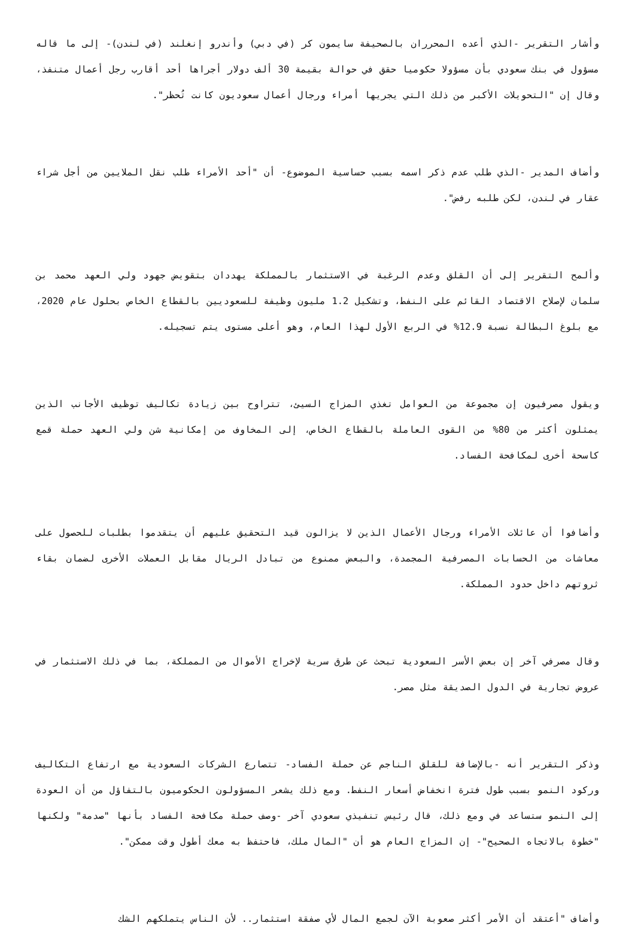وأشار التقرير -الذي أعده المحرران بالصحيفة سايمون كر (في دبي) وأندرو إنغلند (في لندن)- إلى ما قاله مسؤول في بنك سعودي بأن مسؤولا حكوميا حقق في حوالة بقيمة 30 ألف دولار أجراها أحد أقارب رجل أعمال متنفذ، وقال إن "التحويلات الأكبر من ذلك التي يجريها أمراء ورجال أعمال سعوديون كانت تُحظر".
وأضاف المدير -الذي طلب عدم ذكر اسمه بسبب حساسية الموضوع- أن "أحد الأمراء طلب نقل الملايين من أجل شراء عقار في لندن، لكن طلبه رفض".
وألمح التقرير إلى أن القلق وعدم الرغبة في الاستثمار بالمملكة يهددان بتقويض جهود ولي العهد محمد بن سلمان لإصلاح الاقتصاد القائم على النفط، وتشكيل 1.2 مليون وظيفة للسعوديين بالقطاع الخاص بحلول عام 2020، مع بلوغ البطالة نسبة 12.9% في الربع الأول لهذا العام، وهو أعلى مستوى يتم تسجيله.
ويقول مصرفيون إن مجموعة من العوامل تغذي المزاج السيئ، تتراوح بين زيادة تكاليف توظيف الأجانب الذين يمثلون أكثر من 80% من القوى العاملة بالقطاع الخاص، إلى المخاوف من إمكانية شن ولي العهد حملة قمع كاسحة أخرى لمكافحة الفساد.
وأضافوا أن عائلات الأمراء ورجال الأعمال الذين لا يزالون قيد التحقيق عليهم أن يتقدموا بطلبات للحصول على معاشات من الحسابات المصرفية المجمدة، والبعض ممنوع من تبادل الريال مقابل العملات الأخرى لضمان بقاء ثروتهم داخل حدود المملكة.
وقال مصرفي آخر إن بعض الأسر السعودية تبحث عن طرق سرية لإخراج الأموال من المملكة، بما في ذلك الاستثمار في عروض تجارية في الدول الصديقة مثل مصر.
وذكر التقرير أنه -بالإضافة للقلق الناجم عن حملة الفساد- تتصارع الشركات السعودية مع ارتفاع التكاليف وركود النمو بسبب طول فترة انخفاض أسعار النفط. ومع ذلك يشعر المسؤولون الحكوميون بالتفاؤل من أن العودة إلى النمو ستساعد في ومع ذلك، قال رئيس تنفيذي سعودي آخر -وصف حملة مكافحة الفساد بأنها "صدمة" ولكنها "خطوة بالاتجاه الصحيح"- إن المزاج العام هو أن "المال ملك، فاحتفظ به معك أطول وقت ممكن".
وأضاف "أعتقد أن الأمر أكثر صعوبة الآن لجمع المال لأي صفقة استثمار.. لأن الناس يتملكهم الشك